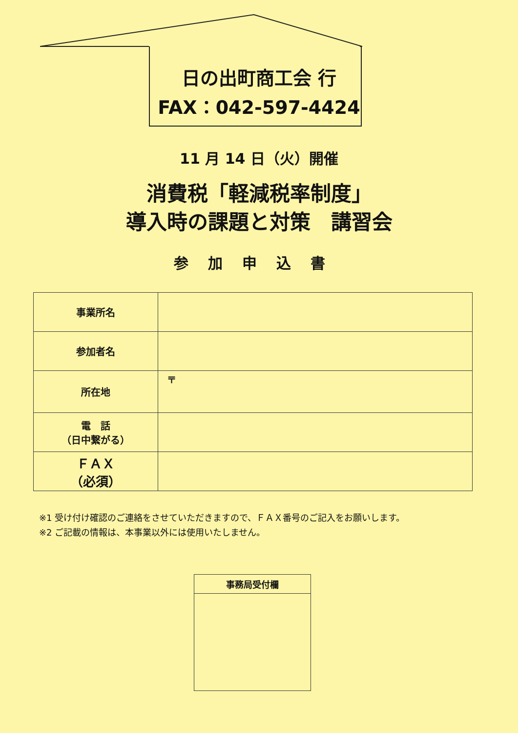日の出町商工会 行
FAX：042-597-4424
11 月 14 日（火）開催
消費税「軽減税率制度」
導入時の課題と対策　講習会
参加申込書
| 事業所名 | |
| 参加者名 | |
| 所在地 | 〒 |
| 電 話 （日中繋がる） | |
| ＦＡＸ （必須） | |
※1 受け付け確認のご連絡をさせていただきますので、ＦＡＸ番号のご記入をお願いします。
※2 ご記載の情報は、本事業以外には使用いたしません。
事務局受付欄